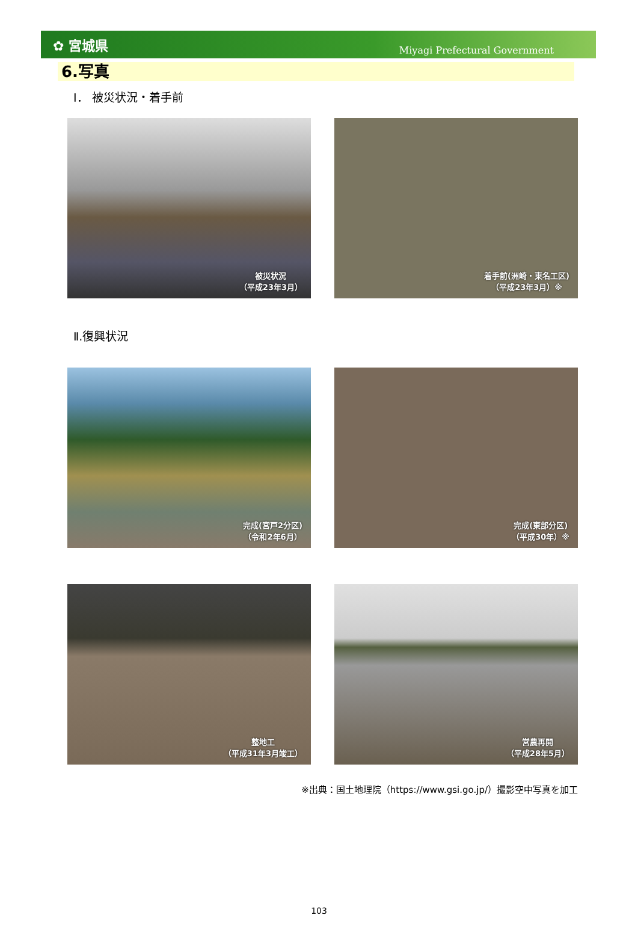✿ 宮城県 Miyagi Prefectural Government
6.写真
Ⅰ． 被災状況・着手前
被災状況
（平成23年3月）
着手前(洲崎・東名工区)
（平成23年3月）※
Ⅱ.復興状況
完成(宮戸2分区)
（令和2年6月）
完成(東部分区)
（平成30年）※
整地工
（平成31年3月竣工）
営農再開
（平成28年5月）
※出典：国土地理院（https://www.gsi.go.jp/）撮影空中写真を加工
103